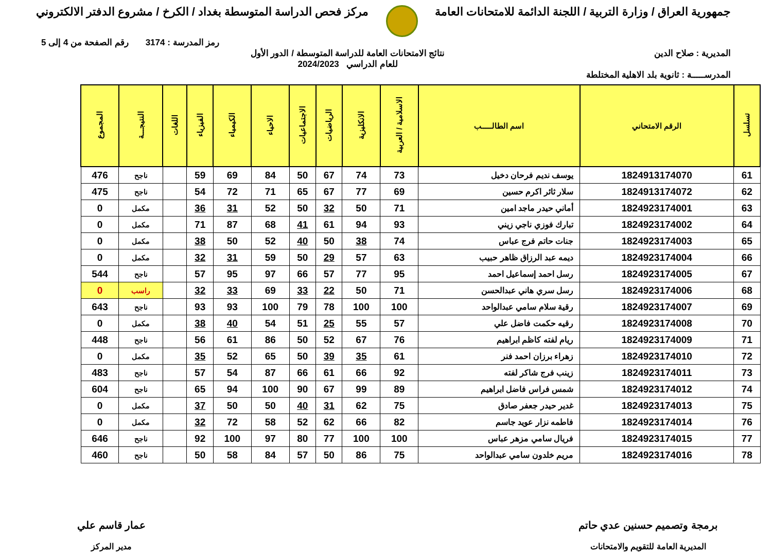جمهورية العراق / وزارة التربية / اللجنة الدائمة للامتحانات العامة
مركز فحص الدراسة المتوسطة بغداد / الكرخ / مشروع الدفتر الالكتروني
رمز المدرسة : 3174 رقم الصفحة من 4 إلى 5
المديرية : صلاح الدين نتائج الامتحانات العامة للدراسة المتوسطة / الدور الأول
للعام الدراسي 2024/2023
المدرســـــة : ثانوية بلد الاهلية المختلطة
| تسلسل | الرقم الامتحاني | اسم الطالـــــب | الاسلامية / العربية | الانكليزية | الرياضيات | الاجتماعيات | الاحياء | الكيمياء | الفيزياء | اللغات | النتيجـــة | المجموع |
| --- | --- | --- | --- | --- | --- | --- | --- | --- | --- | --- | --- | --- |
| 61 | 1824913174070 | يوسف نديم فرحان دخيل | 73 | 74 | 67 | 50 | 84 | 69 | 59 | | ناجح | 476 |
| 62 | 1824913174072 | سلار ثائر اكرم حسين | 69 | 77 | 67 | 65 | 71 | 72 | 54 | | ناجح | 475 |
| 63 | 1824923174001 | أماني حيدر ماجد امين | 71 | 50 | 32 | 50 | 52 | 31 | 36 | | مكمل | 0 |
| 64 | 1824923174002 | تبارك فوزي ناجي زيني | 93 | 94 | 61 | 41 | 68 | 87 | 71 | | مكمل | 0 |
| 65 | 1824923174003 | جنات حاتم فرج عباس | 74 | 38 | 50 | 40 | 52 | 50 | 38 | | مكمل | 0 |
| 66 | 1824923174004 | ديمه عبد الرزاق ظاهر حبيب | 63 | 57 | 29 | 50 | 59 | 31 | 32 | | مكمل | 0 |
| 67 | 1824923174005 | رسل احمد إسماعيل احمد | 95 | 77 | 57 | 66 | 97 | 95 | 57 | | ناجح | 544 |
| 68 | 1824923174006 | رسل سري هاني عبدالحسن | 71 | 50 | 22 | 33 | 69 | 33 | 32 | | راسب | 0 |
| 69 | 1824923174007 | رقية سلام سامي عبدالواحد | 100 | 100 | 78 | 79 | 100 | 93 | 93 | | ناجح | 643 |
| 70 | 1824923174008 | رقيه حكمت فاضل علي | 57 | 55 | 25 | 51 | 54 | 40 | 38 | | مكمل | 0 |
| 71 | 1824923174009 | ريام لفته كاظم ابراهيم | 76 | 67 | 52 | 50 | 86 | 61 | 56 | | ناجح | 448 |
| 72 | 1824923174010 | زهراء برزان احمد فنر | 61 | 35 | 39 | 50 | 65 | 52 | 35 | | مكمل | 0 |
| 73 | 1824923174011 | زينب فرج شاكر لفته | 92 | 66 | 61 | 66 | 87 | 54 | 57 | | ناجح | 483 |
| 74 | 1824923174012 | شمس فراس فاضل ابراهيم | 89 | 99 | 67 | 90 | 100 | 94 | 65 | | ناجح | 604 |
| 75 | 1824923174013 | غدير حيدر جعفر صادق | 75 | 62 | 31 | 40 | 50 | 50 | 37 | | مكمل | 0 |
| 76 | 1824923174014 | فاطمه نزار عويد جاسم | 82 | 66 | 62 | 52 | 58 | 72 | 32 | | مكمل | 0 |
| 77 | 1824923174015 | فريال سامي مزهر عباس | 100 | 100 | 77 | 80 | 97 | 100 | 92 | | ناجح | 646 |
| 78 | 1824923174016 | مريم خلدون سامي عبدالواحد | 75 | 86 | 50 | 57 | 84 | 58 | 50 | | ناجح | 460 |
برمجة وتصميم حسنين عدي حاتم
المديرية العامة للتقويم والامتحانات
عمار قاسم علي
مدير المركز